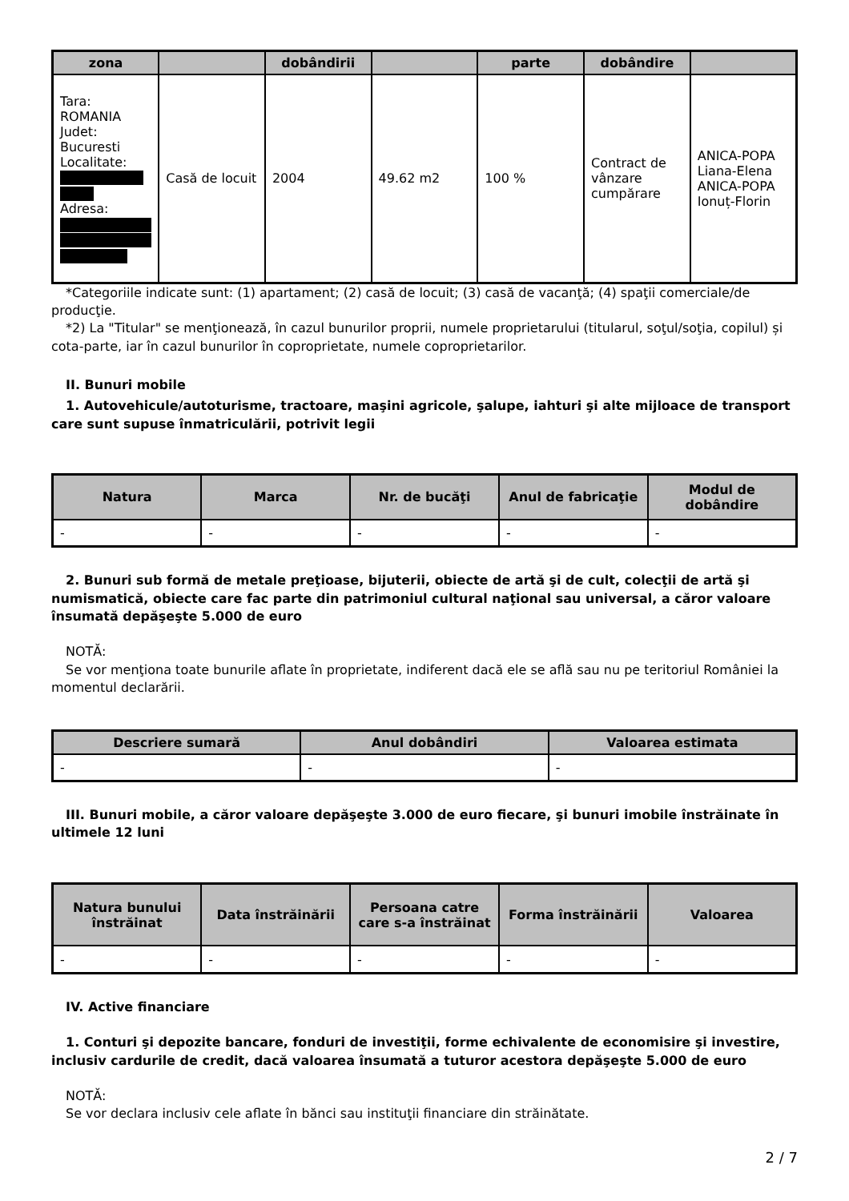| zona | | dobândirii | | parte | dobândire | |
| --- | --- | --- | --- | --- | --- | --- |
| Tara: ROMANIA Judet: Bucuresti Localitate: Adresa: | Casă de locuit | 2004 | 49.62 m2 | 100 % | Contract de vânzare cumpărare | ANICA-POPA Liana-Elena ANICA-POPA Ionuț-Florin |
*Categoriile indicate sunt: (1) apartament; (2) casă de locuit; (3) casă de vacanţă; (4) spaţii comerciale/de producţie.
*2) La "Titular" se menţionează, în cazul bunurilor proprii, numele proprietarului (titularul, soţul/soţia, copilul) și cota-parte, iar în cazul bunurilor în coproprietate, numele coproprietarilor.
II. Bunuri mobile
1. Autovehicule/autoturisme, tractoare, maşini agricole, şalupe, iahturi şi alte mijloace de transport care sunt supuse înmatriculării, potrivit legii
| Natura | Marca | Nr. de bucăţi | Anul de fabricaţie | Modul de dobândire |
| --- | --- | --- | --- | --- |
| - | - | - | - | - |
2. Bunuri sub formă de metale preţioase, bijuterii, obiecte de artă şi de cult, colecţii de artă şi numismatică, obiecte care fac parte din patrimoniul cultural naţional sau universal, a căror valoare însumată depăşeşte 5.000 de euro
NOTĂ:
Se vor menţiona toate bunurile aflate în proprietate, indiferent dacă ele se află sau nu pe teritoriul României la momentul declarării.
| Descriere sumară | Anul dobândiri | Valoarea estimata |
| --- | --- | --- |
| - | - | - |
III. Bunuri mobile, a căror valoare depăşeşte 3.000 de euro fiecare, şi bunuri imobile înstrăinate în ultimele 12 luni
| Natura bunului înstrăinat | Data înstrăinării | Persoana catre care s-a înstrăinat | Forma înstrăinării | Valoarea |
| --- | --- | --- | --- | --- |
| - | - | - | - | - |
IV. Active financiare
1. Conturi şi depozite bancare, fonduri de investiţii, forme echivalente de economisire şi investire, inclusiv cardurile de credit, dacă valoarea însumată a tuturor acestora depăşeşte 5.000 de euro
NOTĂ:
Se vor declara inclusiv cele aflate în bănci sau instituţii financiare din străinătate.
2 / 7